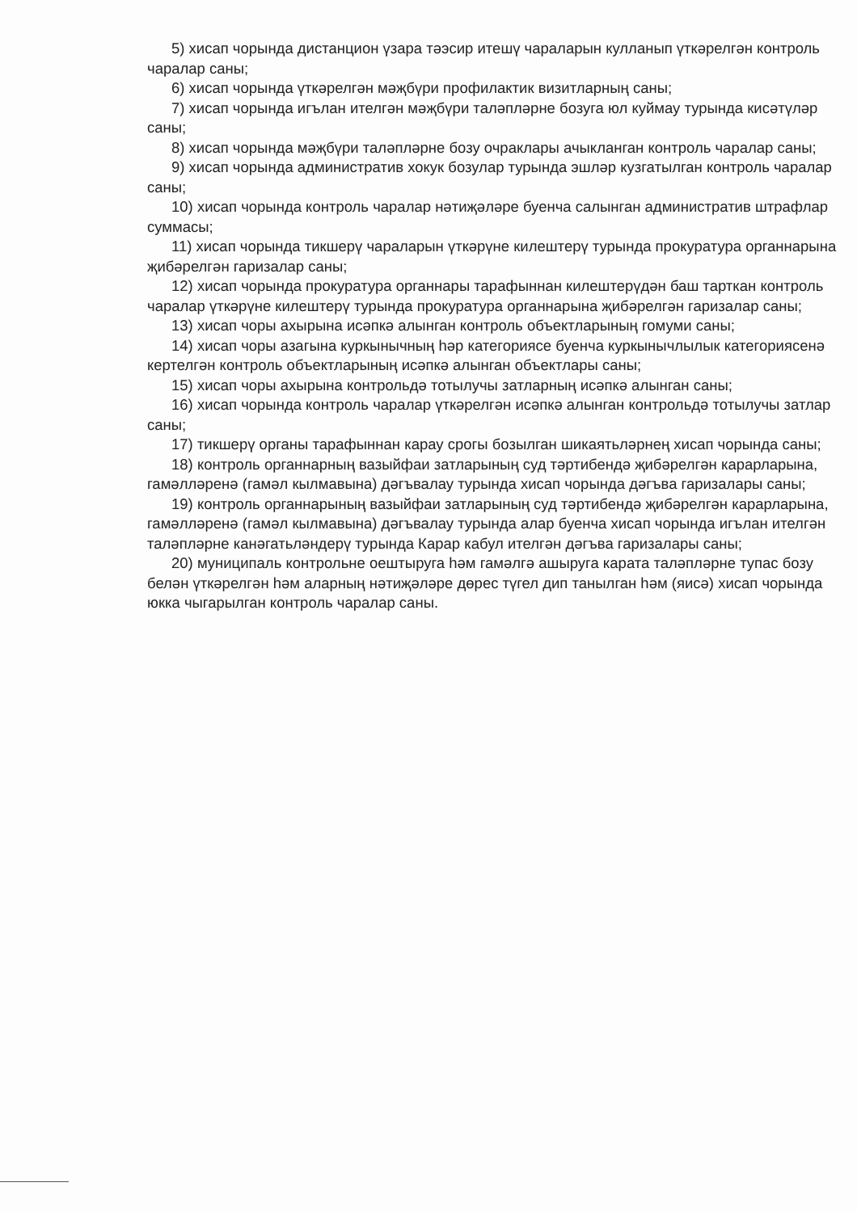5) хисап чорында дистанцион үзара тәэсир итешү чараларын кулланып үткәрелгән контроль чаралар саны;
6) хисап чорында үткәрелгән мәҗбүри профилактик визитларның саны;
7) хисап чорында игълан ителгән мәҗбүри таләпләрне бозуга юл куймау турында кисәтүләр саны;
8) хисап чорында мәҗбүри таләпләрне бозу очраклары ачыкланган контроль чаралар саны;
9) хисап чорында административ хокук бозулар турында эшләр кузгатылган контроль чаралар саны;
10) хисап чорында контроль чаралар нәтиҗәләре буенча салынган административ штрафлар суммасы;
11) хисап чорында тикшерү чараларын үткәрүне килештерү турында прокуратура органнарына җибәрелгән гаризалар саны;
12) хисап чорында прокуратура органнары тарафыннан килештерүдән баш тарткан контроль чаралар үткәрүне килештерү турында прокуратура органнарына җибәрелгән гаризалар саны;
13) хисап чоры ахырына исәпкә алынган контроль объектларының гомуми саны;
14) хисап чоры азагына куркынычның һәр категориясе буенча куркынычлылык категориясенә кертелгән контроль объектларының исәпкә алынган объектлары саны;
15) хисап чоры ахырына контрольдә тотылучы затларның исәпкә алынган саны;
16) хисап чорында контроль чаралар үткәрелгән исәпкә алынган контрольдә тотылучы затлар саны;
17) тикшерү органы тарафыннан карау срогы бозылган шикаятьләрнең хисап чорында саны;
18) контроль органнарның вазыйфаи затларының суд тәртибендә җибәрелгән карарларына, гамәлләренә (гамәл кылмавына) дәгъвалау турында хисап чорында дәгъва гаризалары саны;
19) контроль органнарының вазыйфаи затларының суд тәртибендә җибәрелгән карарларына, гамәлләренә (гамәл кылмавына) дәгъвалау турында алар буенча хисап чорында игълан ителгән таләпләрне канәгатьләндерү турында Карар кабул ителгән дәгъва гаризалары саны;
20) муниципаль контрольне оештыруга һәм гамәлгә ашыруга карата таләпләрне тупас бозу белән үткәрелгән һәм аларның нәтиҗәләре дөрес түгел дип танылган һәм (яисә) хисап чорында юкка чыгарылган контроль чаралар саны.